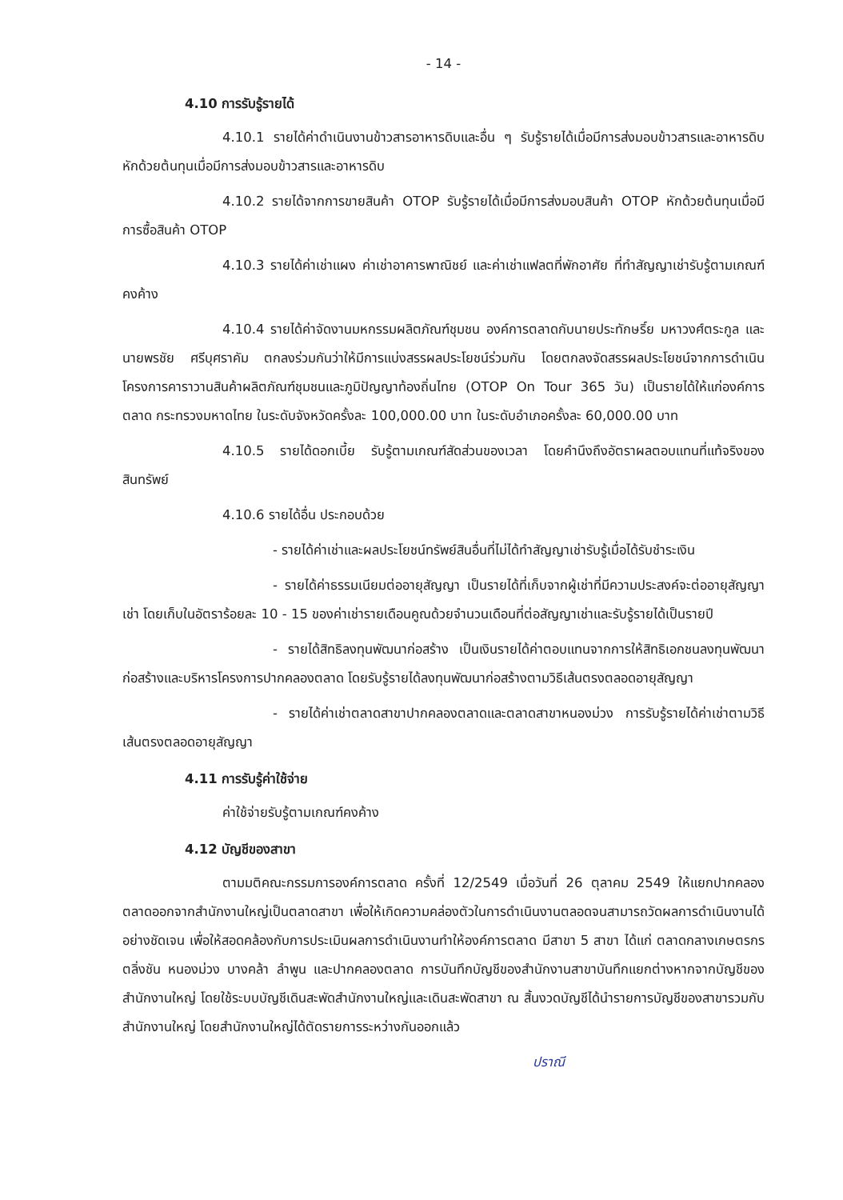- 14 -
4.10 การรับรู้รายได้
4.10.1 รายได้ค่าดำเนินงานข้าวสารอาหารดิบและอื่น ๆ รับรู้รายได้เมื่อมีการส่งมอบข้าวสารและอาหารดิบ หักด้วยต้นทุนเมื่อมีการส่งมอบข้าวสารและอาหารดิบ
4.10.2 รายได้จากการขายสินค้า OTOP รับรู้รายได้เมื่อมีการส่งมอบสินค้า OTOP หักด้วยต้นทุนเมื่อมีการซื้อสินค้า OTOP
4.10.3 รายได้ค่าเช่าแผง ค่าเช่าอาคารพาณิชย์ และค่าเช่าแฟลตที่พักอาศัย ที่ทำสัญญาเช่ารับรู้ตามเกณฑ์คงค้าง
4.10.4 รายได้ค่าจัดงานมหกรรมผลิตภัณฑ์ชุมชน องค์การตลาดกับนายประทักษริ์ย มหาวงศ์ตระกูล และนายพรชัย ศรีบุศราคัม ตกลงร่วมกันว่าให้มีการแบ่งสรรผลประโยชน์ร่วมกัน โดยตกลงจัดสรรผลประโยชน์จากการดำเนินโครงการคาราวานสินค้าผลิตภัณฑ์ชุมชนและภูมิปัญญาท้องถิ่นไทย (OTOP On Tour 365 วัน) เป็นรายได้ให้แก่องค์การตลาด กระทรวงมหาดไทย ในระดับจังหวัดครั้งละ 100,000.00 บาท ในระดับอำเภอครั้งละ 60,000.00 บาท
4.10.5 รายได้ดอกเบี้ย รับรู้ตามเกณฑ์สัดส่วนของเวลา โดยคำนึงถึงอัตราผลตอบแทนที่แท้จริงของสินทรัพย์
4.10.6 รายได้อื่น ประกอบด้วย
- รายได้ค่าเช่าและผลประโยชน์ทรัพย์สินอื่นที่ไม่ได้ทำสัญญาเช่ารับรู้เมื่อได้รับชำระเงิน
- รายได้ค่าธรรมเนียมต่ออายุสัญญา เป็นรายได้ที่เก็บจากผู้เช่าที่มีความประสงค์จะต่ออายุสัญญาเช่า โดยเก็บในอัตราร้อยละ 10 - 15 ของค่าเช่ารายเดือนคูณด้วยจำนวนเดือนที่ต่อสัญญาเช่าและรับรู้รายได้เป็นรายปี
- รายได้สิทธิลงทุนพัฒนาก่อสร้าง เป็นเงินรายได้ค่าตอบแทนจากการให้สิทธิเอกชนลงทุนพัฒนาก่อสร้างและบริหารโครงการปากคลองตลาด โดยรับรู้รายได้ลงทุนพัฒนาก่อสร้างตามวิธีเส้นตรงตลอดอายุสัญญา
- รายได้ค่าเช่าตลาดสาขาปากคลองตลาดและตลาดสาขาหนองม่วง การรับรู้รายได้ค่าเช่าตามวิธีเส้นตรงตลอดอายุสัญญา
4.11 การรับรู้ค่าใช้จ่าย
ค่าใช้จ่ายรับรู้ตามเกณฑ์คงค้าง
4.12 บัญชีของสาขา
ตามมติคณะกรรมการองค์การตลาด ครั้งที่ 12/2549 เมื่อวันที่ 26 ตุลาคม 2549 ให้แยกปากคลองตลาดออกจากสำนักงานใหญ่เป็นตลาดสาขา เพื่อให้เกิดความคล่องตัวในการดำเนินงานตลอดจนสามารถวัดผลการดำเนินงานได้อย่างชัดเจน เพื่อให้สอดคล้องกับการประเมินผลการดำเนินงานทำให้องค์การตลาด มีสาขา 5 สาขา ได้แก่ ตลาดกลางเกษตรกรตลิ่งชัน หนองม่วง บางคล้า ลำพูน และปากคลองตลาด การบันทึกบัญชีของสำนักงานสาขาบันทึกแยกต่างหากจากบัญชีของสำนักงานใหญ่ โดยใช้ระบบบัญชีเดินสะพัดสำนักงานใหญ่และเดินสะพัดสาขา ณ สิ้นงวดบัญชีได้นำรายการบัญชีของสาขารวมกับสำนักงานใหญ่ โดยสำนักงานใหญ่ได้ตัดรายการระหว่างกันออกแล้ว
ปราณี